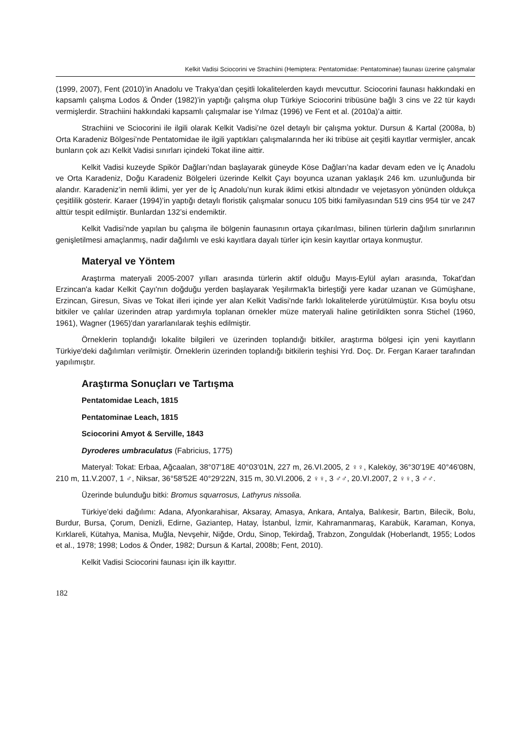Kelkit Vadisi Sciocorini ve Strachiini (Hemiptera: Pentatomidae: Pentatominae) faunası üzerine çalışmalar
(1999, 2007), Fent (2010)’in Anadolu ve Trakya’dan çeşitli lokalitelerden kaydı mevcuttur. Sciocorini faunası hakkındaki en kapsamlı çalışma Lodos & Önder (1982)’in yaptığı çalışma olup Türkiye Sciocorini tribüsüne bağlı 3 cins ve 22 tür kaydı vermişlerdir. Strachiini hakkındaki kapsamlı çalışmalar ise Yılmaz (1996) ve Fent et al. (2010a)’a aittir.
Strachiini ve Sciocorini ile ilgili olarak Kelkit Vadisi’ne özel detaylı bir çalışma yoktur. Dursun & Kartal (2008a, b) Orta Karadeniz Bölgesi’nde Pentatomidae ile ilgili yaptıkları çalışmalarında her iki tribüse ait çeşitli kayıtlar vermişler, ancak bunların çok azı Kelkit Vadisi sınırları içindeki Tokat iline aittir.
Kelkit Vadisi kuzeyde Spikör Dağları’ndan başlayarak güneyde Köse Dağları’na kadar devam eden ve İç Anadolu ve Orta Karadeniz, Doğu Karadeniz Bölgeleri üzerinde Kelkit Çayı boyunca uzanan yaklaşık 246 km. uzunluğunda bir alandır. Karadeniz’in nemli iklimi, yer yer de İç Anadolu’nun kurak iklimi etkisi altındadır ve vejetasyon yönünden oldukça çeşitlilik gösterir. Karaer (1994)’in yaptığı detaylı floristik çalışmalar sonucu 105 bitki familyasından 519 cins 954 tür ve 247 alttür tespit edilmiştir. Bunlardan 132’si endemiktir.
Kelkit Vadisi’nde yapılan bu çalışma ile bölgenin faunasının ortaya çıkarılması, bilinen türlerin dağılım sınırlarının genişletilmesi amaçlanmış, nadir dağılımlı ve eski kayıtlara dayalı türler için kesin kayıtlar ortaya konmuştur.
Materyal ve Yöntem
Araştırma materyali 2005-2007 yılları arasında türlerin aktif olduğu Mayıs-Eylül ayları arasında, Tokat'dan Erzincan'a kadar Kelkit Çayı'nın doğduğu yerden başlayarak Yeşilırmak'la birleştiği yere kadar uzanan ve Gümüşhane, Erzincan, Giresun, Sivas ve Tokat illeri içinde yer alan Kelkit Vadisi'nde farklı lokalitelerde yürütülmüştür. Kısa boylu otsu bitkiler ve çalılar üzerinden atrap yardımıyla toplanan örnekler müze materyali haline getirildikten sonra Stichel (1960, 1961), Wagner (1965)'dan yararlanılarak teşhis edilmiştir.
Örneklerin toplandığı lokalite bilgileri ve üzerinden toplandığı bitkiler, araştırma bölgesi için yeni kayıtların Türkiye'deki dağılımları verilmiştir. Örneklerin üzerinden toplandığı bitkilerin teşhisi Yrd. Doç. Dr. Fergan Karaer tarafından yapılımıştır.
Araştırma Sonuçları ve Tartışma
Pentatomidae Leach, 1815
Pentatominae Leach, 1815
Sciocorini Amyot & Serville, 1843
Dyroderes umbraculatus (Fabricius, 1775)
Materyal: Tokat: Erbaa, Ağcaalan, 38°07′18E 40°03′01N, 227 m, 26.VI.2005, 2 ♀♀, Kaleköy, 36°30′19E 40°46′08N, 210 m, 11.V.2007, 1 ♂, Niksar, 36°58′52E 40°29′22N, 315 m, 30.VI.2006, 2 ♀♀, 3 ♂♂, 20.VI.2007, 2 ♀♀, 3 ♂♂.
Üzerinde bulunduğu bitki: Bromus squarrosus, Lathyrus nissolia.
Türkiye’deki dağılımı: Adana, Afyonkarahisar, Aksaray, Amasya, Ankara, Antalya, Balıkesir, Bartın, Bilecik, Bolu, Burdur, Bursa, Çorum, Denizli, Edirne, Gaziantep, Hatay, İstanbul, İzmir, Kahramanmaraş, Karabük, Karaman, Konya, Kırklareli, Kütahya, Manisa, Muğla, Nevşehir, Niğde, Ordu, Sinop, Tekirdağ, Trabzon, Zonguldak (Hoberlandt, 1955; Lodos et al., 1978; 1998; Lodos & Önder, 1982; Dursun & Kartal, 2008b; Fent, 2010).
Kelkit Vadisi Sciocorini faunası için ilk kayıttır.
182